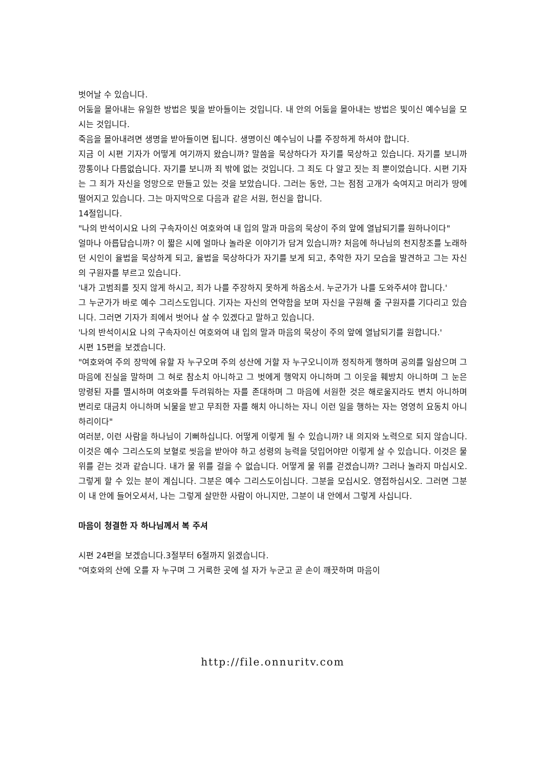벗어날 수 있습니다.
어둠을 몰아내는 유일한 방법은 빛을 받아들이는 것입니다. 내 안의 어둠을 몰아내는 방법은 빛이신 예수님을 모시는 것입니다.
죽음을 몰아내려면 생명을 받아들이면 됩니다. 생명이신 예수님이 나를 주장하게 하셔야 합니다.
지금 이 시편 기자가 어떻게 여기까지 왔습니까? 말씀을 묵상하다가 자기를 묵상하고 있습니다. 자기를 보니까 깡통이나 다름없습니다. 자기를 보니까 죄 밖에 없는 것입니다. 그 죄도 다 알고 짓는 죄 뿐이었습니다. 시편 기자는 그 죄가 자신을 엉망으로 만들고 있는 것을 보았습니다. 그러는 동안, 그는 점점 고개가 숙여지고 머리가 땅에 떨어지고 있습니다. 그는 마지막으로 다음과 같은 서원, 헌신을 합니다.
14절입니다.
"나의 반석이시요 나의 구속자이신 여호와여 내 입의 말과 마음의 묵상이 주의 앞에 열납되기를 원하나이다"
얼마나 아릅답습니까? 이 짧은 시에 얼마나 놀라운 이야기가 담겨 있습니까? 처음에 하나님의 천지창조를 노래하던 시인이 율법을 묵상하게 되고, 율법을 묵상하다가 자기를 보게 되고, 추악한 자기 모습을 발견하고 그는 자신의 구원자를 부르고 있습니다.
'내가 고범죄를 짓지 않게 하시고, 죄가 나를 주장하지 못하게 하옵소서. 누군가가 나를 도와주셔야 합니다.'
그 누군가가 바로 예수 그리스도입니다. 기자는 자신의 연약함을 보며 자신을 구원해 줄 구원자를 기다리고 있습니다. 그러면 기자가 죄에서 벗어나 살 수 있겠다고 말하고 있습니다.
'나의 반석이시요 나의 구속자이신 여호와여 내 입의 말과 마음의 묵상이 주의 앞에 열납되기를 원합니다.'
시편 15편을 보겠습니다.
"여호와여 주의 장막에 유할 자 누구오며 주의 성산에 거할 자 누구오니이까 정직하게 행하며 공의를 일삼으며 그 마음에 진실을 말하며 그 혀로 참소치 아니하고 그 벗에게 행악지 아니하며 그 이웃을 훼방치 아니하며 그 눈은 망령된 자를 멸시하며 여호와를 두려워하는 자를 존대하며 그 마음에 서원한 것은 해로울지라도 변치 아니하며 변리로 대금치 아니하며 뇌물을 받고 무죄한 자를 해치 아니하는 자니 이런 일을 행하는 자는 영영히 요동치 아니하리이다"
여러분, 이런 사람을 하나님이 기뻐하십니다. 어떻게 이렇게 될 수 있습니까? 내 의지와 노력으로 되지 않습니다. 이것은 예수 그리스도의 보혈로 씻음을 받아야 하고 성령의 능력을 덧입어야만 이렇게 살 수 있습니다. 이것은 물 위를 걷는 것과 같습니다. 내가 물 위를 걸을 수 없습니다. 어떻게 물 위를 걷겠습니까? 그러나 놀라지 마십시오. 그렇게 할 수 있는 분이 계십니다. 그분은 예수 그리스도이십니다. 그분을 모십시오. 영접하십시오. 그러면 그분이 내 안에 들어오셔서, 나는 그렇게 살만한 사람이 아니지만, 그분이 내 안에서 그렇게 사십니다.
마음이 청결한 자 하나님께서 복 주셔
시편 24편을 보겠습니다.3절부터 6절까지 읽겠습니다.
"여호와의 산에 오를 자 누구며 그 거룩한 곳에 설 자가 누군고 곧 손이 깨끗하며 마음이
http://file.onnuritv.com